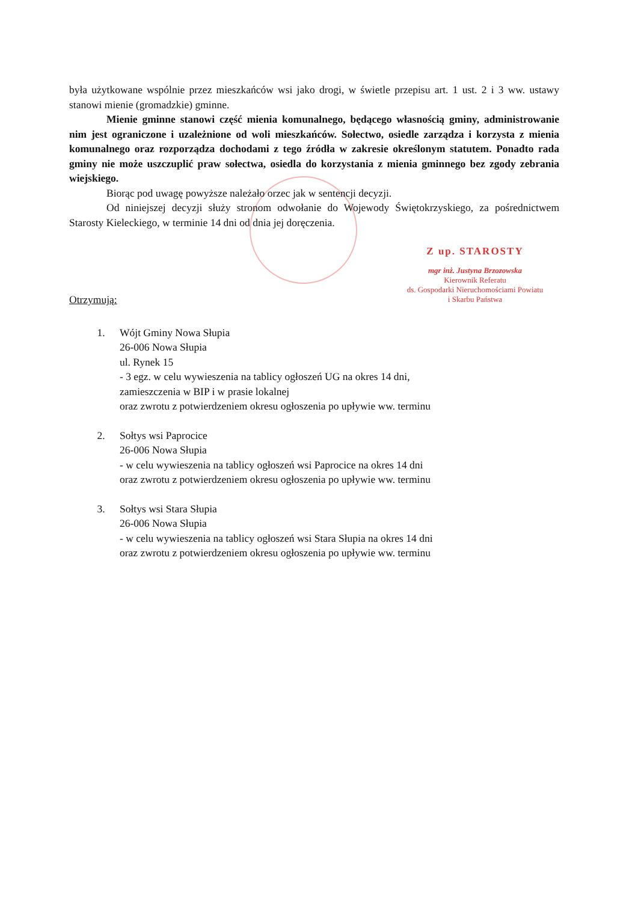była użytkowane wspólnie przez mieszkańców wsi jako drogi, w świetle przepisu art. 1 ust. 2 i 3 ww. ustawy stanowi mienie (gromadzkie) gminne.
Mienie gminne stanowi część mienia komunalnego, będącego własnością gminy, administrowanie nim jest ograniczone i uzależnione od woli mieszkańców. Sołectwo, osiedle zarządza i korzysta z mienia komunalnego oraz rozporządza dochodami z tego źródła w zakresie określonym statutem. Ponadto rada gminy nie może uszczuplić praw sołectwa, osiedla do korzystania z mienia gminnego bez zgody zebrania wiejskiego.
Biorąc pod uwagę powyższe należało orzec jak w sentencji decyzji.
Od niniejszej decyzji służy stronom odwołanie do Wojewody Świętokrzyskiego, za pośrednictwem Starosty Kieleckiego, w terminie 14 dni od dnia jej doręczenia.
Z up. STAROSTY
mgr inż. Justyna Brzozowska
Kierownik Referatu
ds. Gospodarki Nieruchomościami Powiatu
i Skarbu Państwa
Otrzymują:
1. Wójt Gminy Nowa Słupia
26-006 Nowa Słupia
ul. Rynek 15
- 3 egz. w celu wywieszenia na tablicy ogłoszeń UG na okres 14 dni,
zamieszczenia w BIP i w prasie lokalnej
oraz zwrotu z potwierdzeniem okresu ogłoszenia po upływie ww. terminu
2. Sołtys wsi Paprocice
26-006 Nowa Słupia
- w celu wywieszenia na tablicy ogłoszeń wsi Paprocice na okres 14 dni
oraz zwrotu z potwierdzeniem okresu ogłoszenia po upływie ww. terminu
3. Sołtys wsi Stara Słupia
26-006 Nowa Słupia
- w celu wywieszenia na tablicy ogłoszeń wsi Stara Słupia na okres 14 dni
oraz zwrotu z potwierdzeniem okresu ogłoszenia po upływie ww. terminu